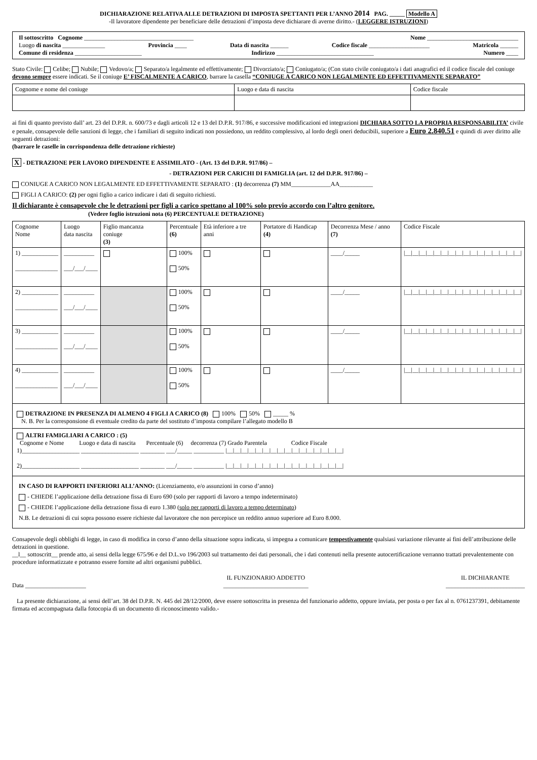DICHIARAZIONE RELATIVA ALLE DETRAZIONI DI IMPOSTA SPETTANTI PER L’ANNO 2014 PAG. _____ Modello A
-Il lavoratore dipendente per beneficiare delle detrazioni d’imposta deve dichiarare di averne diritto.- (LEGGERE ISTRUZIONI)
Il sottoscritto Cognome ____________________________________ Nome ______________________________
Luogo di nascita ______________ Provincia ____ Data di nascita ______ Codice fiscale ____________________ Matricola ______
Comune di residenza ______________________ Indirizzo ________________________________ Numero ____
Stato Civile: Celibe; Nubile; Vedovo/a; Separato/a legalmente ed effettivamente; Divorziato/a; Coniugato/a; (Con stato civile coniugato/a i dati anagrafici ed il codice fiscale del coniuge devono sempre essere indicati. Se il coniuge E’ FISCALMENTE A CARICO, barrare la casella “CONIUGE A CARICO NON LEGALMENTE ED EFFETTIVAMENTE SEPARATO”
| Cognome e nome del coniuge | Luogo e data di nascita | Codice fiscale |
ai fini di quanto previsto dall’ art. 23 del D.P.R. n. 600/73 e dagli articoli 12 e 13 del D.P.R. 917/86, e successive modificazioni ed integrazioni DICHIARA SOTTO LA PROPRIA RESPONSABILITA’ civile e penale, consapevole delle sanzioni di legge, che i familiari di seguito indicati non possiedono, un reddito complessivo, al lordo degli oneri deducibili, superiore a Euro 2.840.51 e quindi di aver diritto alle seguenti detrazioni:
(barrare le caselle in corrispondenza delle detrazione richieste)
X - DETRAZIONE PER LAVORO DIPENDENTE E ASSIMILATO - (Art. 13 del D.P.R. 917/86) –
- DETRAZIONI PER CARICHI DI FAMIGLIA (art. 12 del D.P.R. 917/86) –
CONIUGE A CARICO NON LEGALMENTE ED EFFETTIVAMENTE SEPARATO : (1) decorrenza (7) MM_____________AA___________
FIGLI A CARICO: (2) per ogni figlio a carico indicare i dati di seguito richiesti.
Il dichiarante è consapevole che le detrazioni per figli a carico spettano al 100% solo previo accordo con l’altro genitore.
(Vedere foglio istruzioni nota (6) PERCENTUALE DETRAZIONE)
| Cognome Nome | Luogo data nascita | Figlio mancanza coniuge (3) | Percentuale (6) | Età inferiore a tre anni | Portatore di Handicap (4) | Decorrenza Mese / anno (7) | Codice Fiscale |
| --- | --- | --- | --- | --- | --- | --- | --- |
| 1) ____________ ______________ | __________ ___/___/____ | | 100% 50% | | | ____/_____ | /__/__/__/__/__/__/__/__/__/__/__/__/__/__/__/__/ |
| 2) ____________ ______________ | __________ ___/___/____ | | 100% 50% | | | ____/_____ | /__/__/__/__/__/__/__/__/__/__/__/__/__/__/__/__/ |
| 3) ____________ ______________ | __________ ___/___/____ | | 100% 50% | | | ____/_____ | /__/__/__/__/__/__/__/__/__/__/__/__/__/__/__/__/ |
| 4) ____________ ______________ | __________ ___/___/____ | | 100% 50% | | | ____/_____ | /__/__/__/__/__/__/__/__/__/__/__/__/__/__/__/__/ |
DETRAZIONE IN PRESENZA DI ALMENO 4 FIGLI A CARICO (8) 100% 50% _____ %
N. B. Per la corresponsione di eventuale credito da parte del sostituto d’imposta compilare l’allegato modello B
ALTRI FAMIGLIARI A CARICO : (5)
Cognome e Nome Luogo e data di nascita Percentuale (6) decorrenza (7) Grado Parentela Codice Fiscale
1)___________________ ___________________ ________ ___/_____ __________ |__|__|__|__|__|__|__|__|__|__|__|__|__|__|__|__|
2)___________________ ___________________ ________ ___/_____ __________ |__|__|__|__|__|__|__|__|__|__|__|__|__|__|__|__|
IN CASO DI RAPPORTI INFERIORI ALL’ANNO: (Licenziamento, e/o assunzioni in corso d’anno)
- CHIEDE l’applicazione della detrazione fissa di Euro 690 (solo per rapporti di lavoro a tempo indeterminato)
- CHIEDE l’applicazione della detrazione fissa di euro 1.380 (solo per rapporti di lavoro a tempo determinato)
N.B. Le detrazioni di cui sopra possono essere richieste dal lavoratore che non percepisce un reddito annuo superiore ad Euro 8.000.
Consapevole degli obblighi di legge, in caso di modifica in corso d’anno della situazione sopra indicata, si impegna a comunicare tempestivamente qualsiasi variazione rilevante ai fini dell’attribuzione delle detrazioni in questione.
__l__ sottoscritt__ prende atto, ai sensi della legge 675/96 e del D.L.vo 196/2003 sul trattamento dei dati personali, che i dati contenuti nella presente autocertificazione verranno trattati prevalentemente con procedure informatizzate e potranno essere fornite ad altri organismi pubblici.
Data ____________________ IL FUNZIONARIO ADDETTO
____________________________ IL DICHIARANTE
__________________________
La presente dichiarazione, ai sensi dell’art. 38 del D.P.R. N. 445 del 28/12/2000, deve essere sottoscritta in presenza del funzionario addetto, oppure inviata, per posta o per fax al n. 0761237391, debitamente firmata ed accompagnata dalla fotocopia di un documento di riconoscimento valido.-